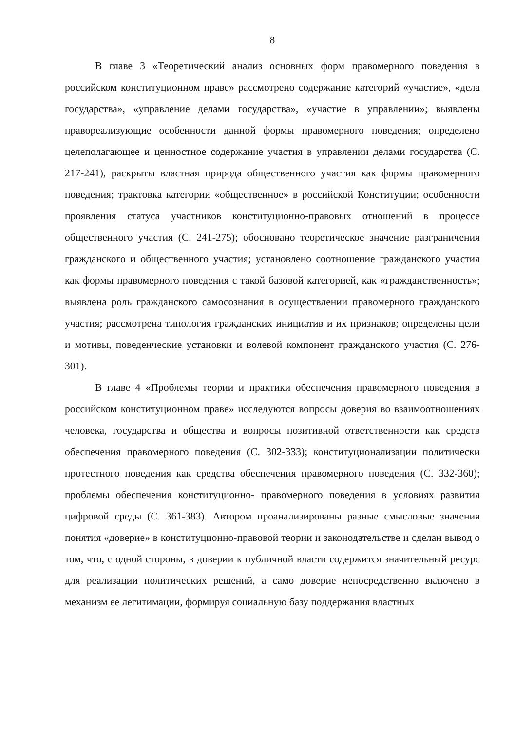8
В главе 3 «Теоретический анализ основных форм правомерного поведения в российском конституционном праве» рассмотрено содержание категорий «участие», «дела государства», «управление делами государства», «участие в управлении»; выявлены правореализующие особенности данной формы правомерного поведения; определено целеполагающее и ценностное содержание участия в управлении делами государства (С. 217-241), раскрыты властная природа общественного участия как формы правомерного поведения; трактовка категории «общественное» в российской Конституции; особенности проявления статуса участников конституционно-правовых отношений в процессе общественного участия (С. 241-275); обосновано теоретическое значение разграничения гражданского и общественного участия; установлено соотношение гражданского участия как формы правомерного поведения с такой базовой категорией, как «гражданственность»; выявлена роль гражданского самосознания в осуществлении правомерного гражданского участия; рассмотрена типология гражданских инициатив и их признаков; определены цели и мотивы, поведенческие установки и волевой компонент гражданского участия (С. 276-301).
В главе 4 «Проблемы теории и практики обеспечения правомерного поведения в российском конституционном праве» исследуются вопросы доверия во взаимоотношениях человека, государства и общества и вопросы позитивной ответственности как средств обеспечения правомерного поведения (С. 302-333); конституционализации политически протестного поведения как средства обеспечения правомерного поведения (С. 332-360); проблемы обеспечения конституционно- правомерного поведения в условиях развития цифровой среды (С. 361-383). Автором проанализированы разные смысловые значения понятия «доверие» в конституционно-правовой теории и законодательстве и сделан вывод о том, что, с одной стороны, в доверии к публичной власти содержится значительный ресурс для реализации политических решений, а само доверие непосредственно включено в механизм ее легитимации, формируя социальную базу поддержания властных